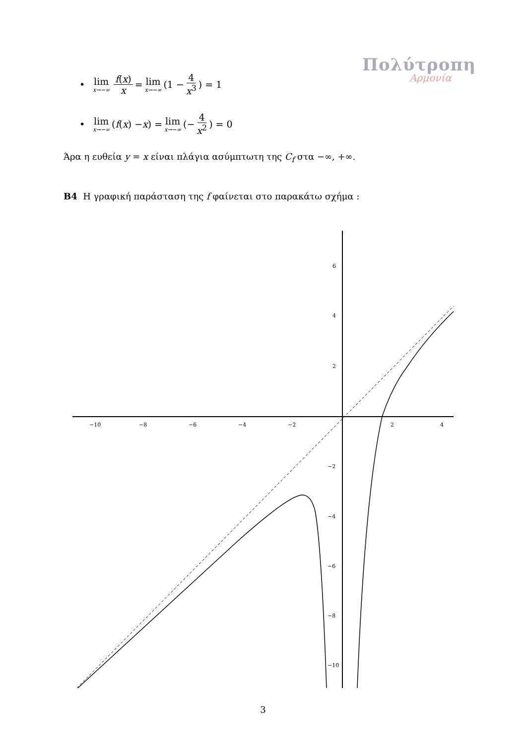Πολύτροπη
Αρμονία
• lim x→−∞ f(x) x = lim x→−∞ (1 − 4 x<sup>3</sup>) = 1
• lim x→−∞ (f (x) − x) = lim x→−∞ (− 4 x<sup>2</sup>) = 0
Άρα η ευθεία y = x είναι πλάγια ασύμπτωτη της C<sub>f</sub> στα −∞, +∞.
B4 Η γραφική παράσταση της f φαίνεται στο παρακάτω σχήμα :
−10
−8
−6
−4
−2
2
4
6
4
2
−2
−4
−6
−8
−10
3